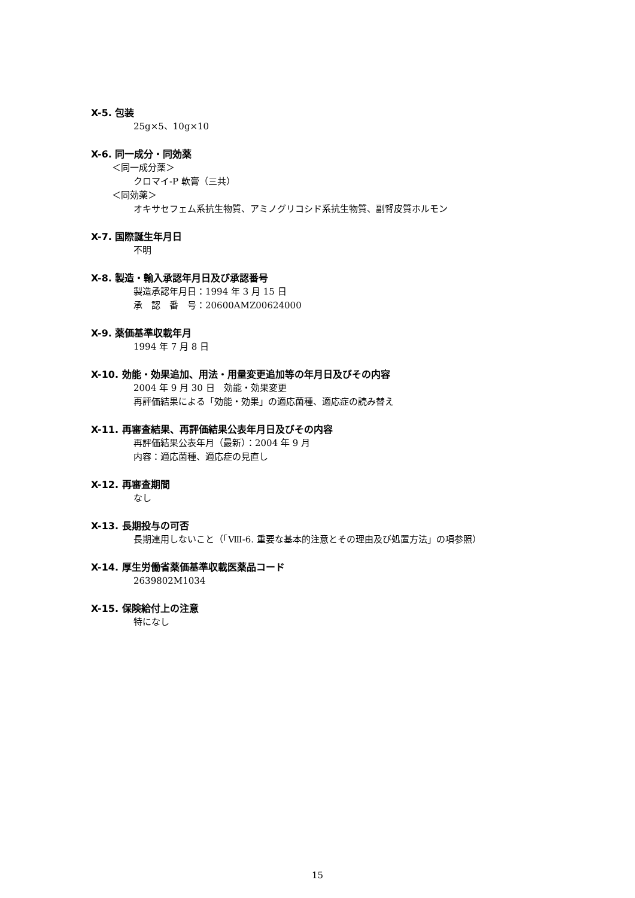X-5. 包装
25g×5、10g×10
X-6. 同一成分・同効薬
＜同一成分薬＞
クロマイ-P 軟膏（三共）
＜同効薬＞
オキサセフェム系抗生物質、アミノグリコシド系抗生物質、副腎皮質ホルモン
X-7. 国際誕生年月日
不明
X-8. 製造・輸入承認年月日及び承認番号
製造承認年月日：1994 年 3 月 15 日
承　認　番　号：20600AMZ00624000
X-9. 薬価基準収載年月
1994 年 7 月 8 日
X-10. 効能・効果追加、用法・用量変更追加等の年月日及びその内容
2004 年 9 月 30 日　効能・効果変更
再評価結果による「効能・効果」の適応菌種、適応症の読み替え
X-11. 再審査結果、再評価結果公表年月日及びその内容
再評価結果公表年月（最新）：2004 年 9 月
内容：適応菌種、適応症の見直し
X-12. 再審査期間
なし
X-13. 長期投与の可否
長期連用しないこと（「Ⅷ-6. 重要な基本的注意とその理由及び処置方法」の項参照）
X-14. 厚生労働省薬価基準収載医薬品コード
2639802M1034
X-15. 保険給付上の注意
特になし
15